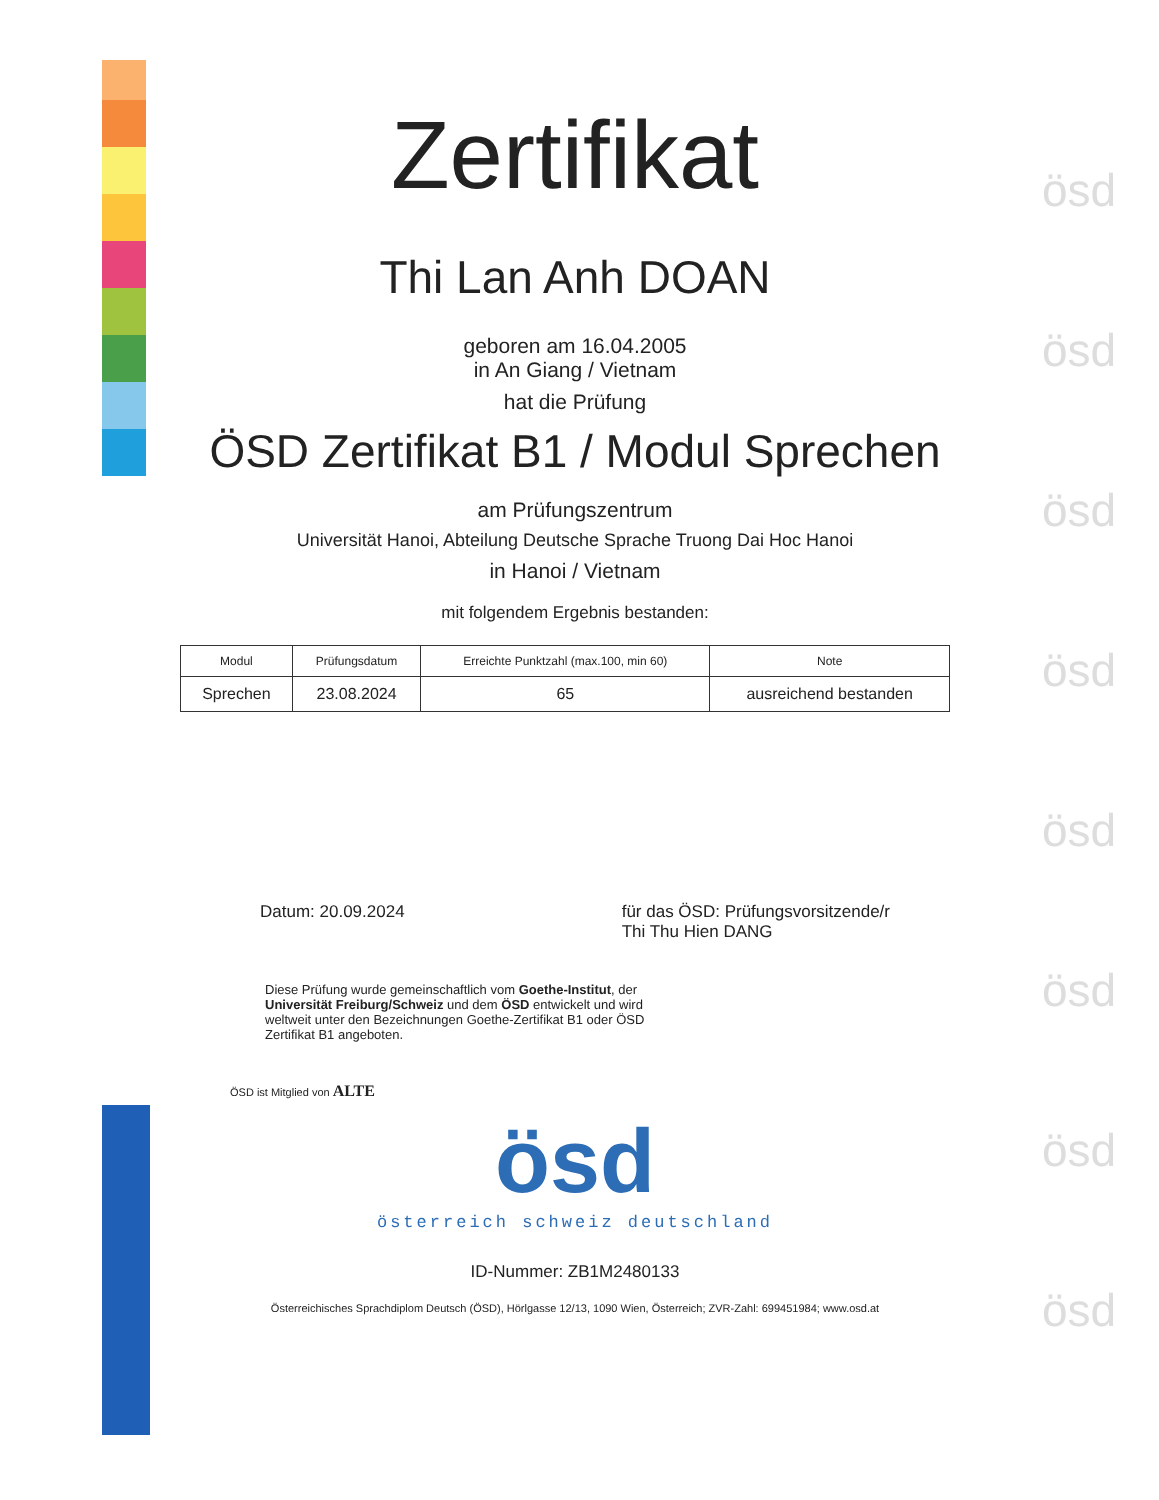ösd
ösd
ösd
ösd
ösd
ösd
ösd
ösd
Zertifikat
Thi Lan Anh DOAN
geboren am 16.04.2005
in An Giang / Vietnam
hat die Prüfung
ÖSD Zertifikat B1 / Modul Sprechen
am Prüfungszentrum
Universität Hanoi, Abteilung Deutsche Sprache Truong Dai Hoc Hanoi
in Hanoi / Vietnam
mit folgendem Ergebnis bestanden:
| Modul | Prüfungsdatum | Erreichte Punktzahl (max.100, min 60) | Note |
| --- | --- | --- | --- |
| Sprechen | 23.08.2024 | 65 | ausreichend bestanden |
Datum: 20.09.2024 für das ÖSD: Prüfungsvorsitzende/r
Thi Thu Hien DANG
Diese Prüfung wurde gemeinschaftlich vom Goethe-Institut, der Universität Freiburg/Schweiz und dem ÖSD entwickelt und wird weltweit unter den Bezeichnungen Goethe-Zertifikat B1 oder ÖSD Zertifikat B1 angeboten.
ÖSD ist Mitglied von ALTE
ösd
österreich schweiz deutschland
ID-Nummer: ZB1M2480133
Österreichisches Sprachdiplom Deutsch (ÖSD), Hörlgasse 12/13, 1090 Wien, Österreich; ZVR-Zahl: 699451984; www.osd.at